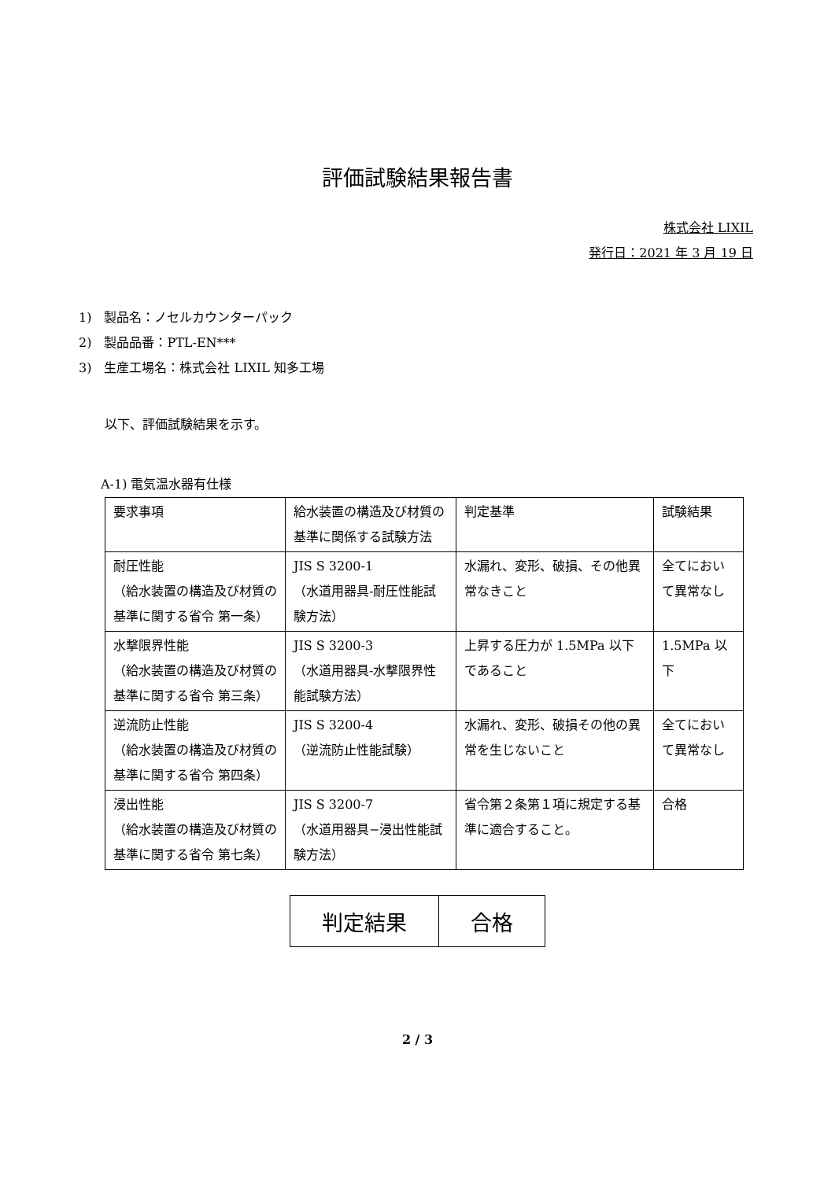評価試験結果報告書
株式会社 LIXIL
発行日：2021 年 3 月 19 日
1)　製品名：ノセルカウンターパック
2)　製品品番：PTL-EN***
3)　生産工場名：株式会社 LIXIL 知多工場
以下、評価試験結果を示す。
A-1) 電気温水器有仕様
| 要求事項 | 給水装置の構造及び材質の基準に関係する試験方法 | 判定基準 | 試験結果 |
| 耐圧性能 （給水装置の構造及び材質の基準に関する省令 第一条） | JIS S 3200-1 （水道用器具-耐圧性能試験方法） | 水漏れ、変形、破損、その他異常なきこと | 全てにおいて異常なし |
| 水撃限界性能 （給水装置の構造及び材質の基準に関する省令 第三条） | JIS S 3200-3 （水道用器具-水撃限界性能試験方法） | 上昇する圧力が 1.5MPa 以下であること | 1.5MPa 以下 |
| 逆流防止性能 （給水装置の構造及び材質の基準に関する省令 第四条） | JIS S 3200-4 （逆流防止性能試験） | 水漏れ、変形、破損その他の異常を生じないこと | 全てにおいて異常なし |
| 浸出性能 （給水装置の構造及び材質の基準に関する省令 第七条） | JIS S 3200-7 （水道用器具−浸出性能試験方法） | 省令第２条第１項に規定する基準に適合すること。 | 合格 |
| 判定結果 | 合格 |
2 / 3